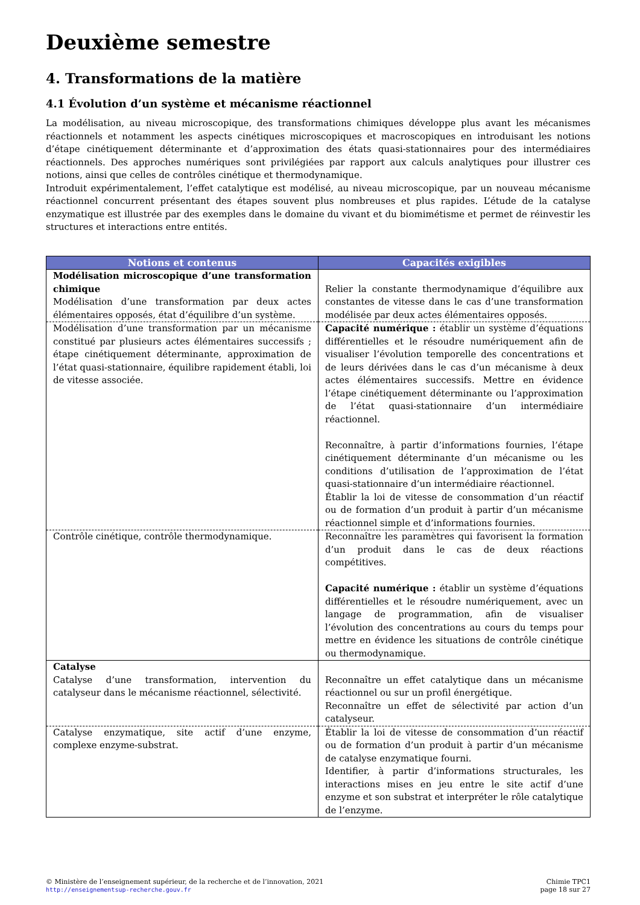Deuxième semestre
4. Transformations de la matière
4.1 Évolution d’un système et mécanisme réactionnel
La modélisation, au niveau microscopique, des transformations chimiques développe plus avant les mécanismes réactionnels et notamment les aspects cinétiques microscopiques et macroscopiques en introduisant les notions d’étape cinétiquement déterminante et d’approximation des états quasi-stationnaires pour des intermédiaires réactionnels. Des approches numériques sont privilégiées par rapport aux calculs analytiques pour illustrer ces notions, ainsi que celles de contrôles cinétique et thermodynamique.
Introduit expérimentalement, l’effet catalytique est modélisé, au niveau microscopique, par un nouveau mécanisme réactionnel concurrent présentant des étapes souvent plus nombreuses et plus rapides. L’étude de la catalyse enzymatique est illustrée par des exemples dans le domaine du vivant et du biomimétisme et permet de réinvestir les structures et interactions entre entités.
| Notions et contenus | Capacités exigibles |
| --- | --- |
| Modélisation microscopique d’une transformation chimique Modélisation d’une transformation par deux actes élémentaires opposés, état d’équilibre d’un système. | Relier la constante thermodynamique d’équilibre aux constantes de vitesse dans le cas d’une transformation modélisée par deux actes élémentaires opposés. |
| Modélisation d’une transformation par un mécanisme constitué par plusieurs actes élémentaires successifs ; étape cinétiquement déterminante, approximation de l’état quasi-stationnaire, équilibre rapidement établi, loi de vitesse associée. | Capacité numérique : établir un système d’équations différentielles et le résoudre numériquement afin de visualiser l’évolution temporelle des concentrations et de leurs dérivées dans le cas d’un mécanisme à deux actes élémentaires successifs. Mettre en évidence l’étape cinétiquement déterminante ou l’approximation de l’état quasi-stationnaire d’un intermédiaire réactionnel. Reconnaître, à partir d’informations fournies, l’étape cinétiquement déterminante d’un mécanisme ou les conditions d’utilisation de l’approximation de l’état quasi-stationnaire d’un intermédiaire réactionnel. Établir la loi de vitesse de consommation d’un réactif ou de formation d’un produit à partir d’un mécanisme réactionnel simple et d’informations fournies. |
| Contrôle cinétique, contrôle thermodynamique. | Reconnaître les paramètres qui favorisent la formation d’un produit dans le cas de deux réactions compétitives. Capacité numérique : établir un système d’équations différentielles et le résoudre numériquement, avec un langage de programmation, afin de visualiser l’évolution des concentrations au cours du temps pour mettre en évidence les situations de contrôle cinétique ou thermodynamique. |
| Catalyse Catalyse d’une transformation, intervention du catalyseur dans le mécanisme réactionnel, sélectivité. | Reconnaître un effet catalytique dans un mécanisme réactionnel ou sur un profil énergétique. Reconnaître un effet de sélectivité par action d’un catalyseur. |
| Catalyse enzymatique, site actif d’une enzyme, complexe enzyme-substrat. | Établir la loi de vitesse de consommation d’un réactif ou de formation d’un produit à partir d’un mécanisme de catalyse enzymatique fourni. Identifier, à partir d’informations structurales, les interactions mises en jeu entre le site actif d’une enzyme et son substrat et interpréter le rôle catalytique de l’enzyme. |
© Ministère de l’enseignement supérieur, de la recherche et de l’innovation, 2021
http://enseignementsup-recherche.gouv.fr
Chimie TPC1
page 18 sur 27